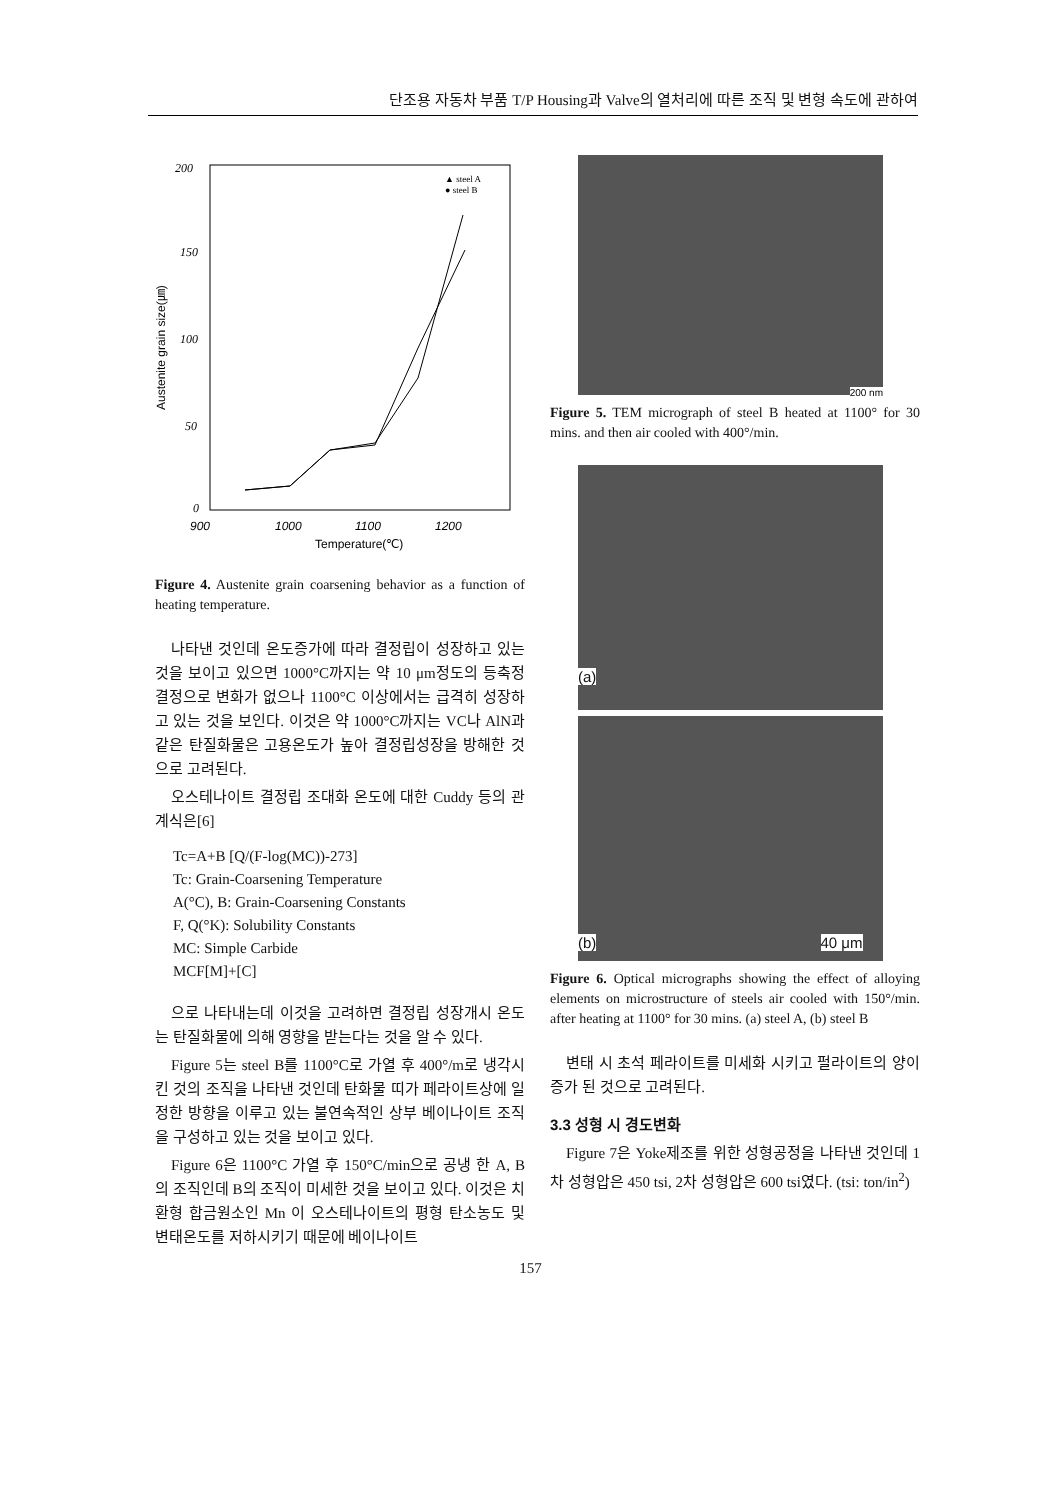단조용 자동차 부품 T/P Housing과 Valve의 열처리에 따른 조직 및 변형 속도에 관하여
200
150
100
50
0
900
1000
1100
1200
Temperature(℃)
Austenite grain size(㎛)
▲ steel A
● steel B
Figure 4. Austenite grain coarsening behavior as a function of heating temperature.
나타낸 것인데 온도증가에 따라 결정립이 성장하고 있는 것을 보이고 있으면 1000°C까지는 약 10 μm정도의 등축정 결정으로 변화가 없으나 1100°C 이상에서는 급격히 성장하고 있는 것을 보인다. 이것은 약 1000°C까지는 VC나 AlN과 같은 탄질화물은 고용온도가 높아 결정립성장을 방해한 것으로 고려된다.
오스테나이트 결정립 조대화 온도에 대한 Cuddy 등의 관계식은[6]
Tc=A+B [Q/(F-log(MC))-273]
Tc: Grain-Coarsening Temperature
A(°C), B: Grain-Coarsening Constants
F, Q(°K): Solubility Constants
MC: Simple Carbide
MCF[M]+[C]
으로 나타내는데 이것을 고려하면 결정립 성장개시 온도는 탄질화물에 의해 영향을 받는다는 것을 알 수 있다.
Figure 5는 steel B를 1100°C로 가열 후 400°/m로 냉각시킨 것의 조직을 나타낸 것인데 탄화물 띠가 페라이트상에 일정한 방향을 이루고 있는 불연속적인 상부 베이나이트 조직을 구성하고 있는 것을 보이고 있다.
Figure 6은 1100°C 가열 후 150°C/min으로 공냉 한 A, B의 조직인데 B의 조직이 미세한 것을 보이고 있다. 이것은 치환형 합금원소인 Mn 이 오스테나이트의 평형 탄소농도 및 변태온도를 저하시키기 때문에 베이나이트
200 nm
Figure 5. TEM micrograph of steel B heated at 1100° for 30 mins. and then air cooled with 400°/min.
(a)
(b) 40 μm
Figure 6. Optical micrographs showing the effect of alloying elements on microstructure of steels air cooled with 150°/min. after heating at 1100° for 30 mins. (a) steel A, (b) steel B
변태 시 초석 페라이트를 미세화 시키고 펄라이트의 양이 증가 된 것으로 고려된다.
3.3 성형 시 경도변화
Figure 7은 Yoke제조를 위한 성형공정을 나타낸 것인데 1차 성형압은 450 tsi, 2차 성형압은 600 tsi였다. (tsi: ton/in<sup>2</sup>)
157